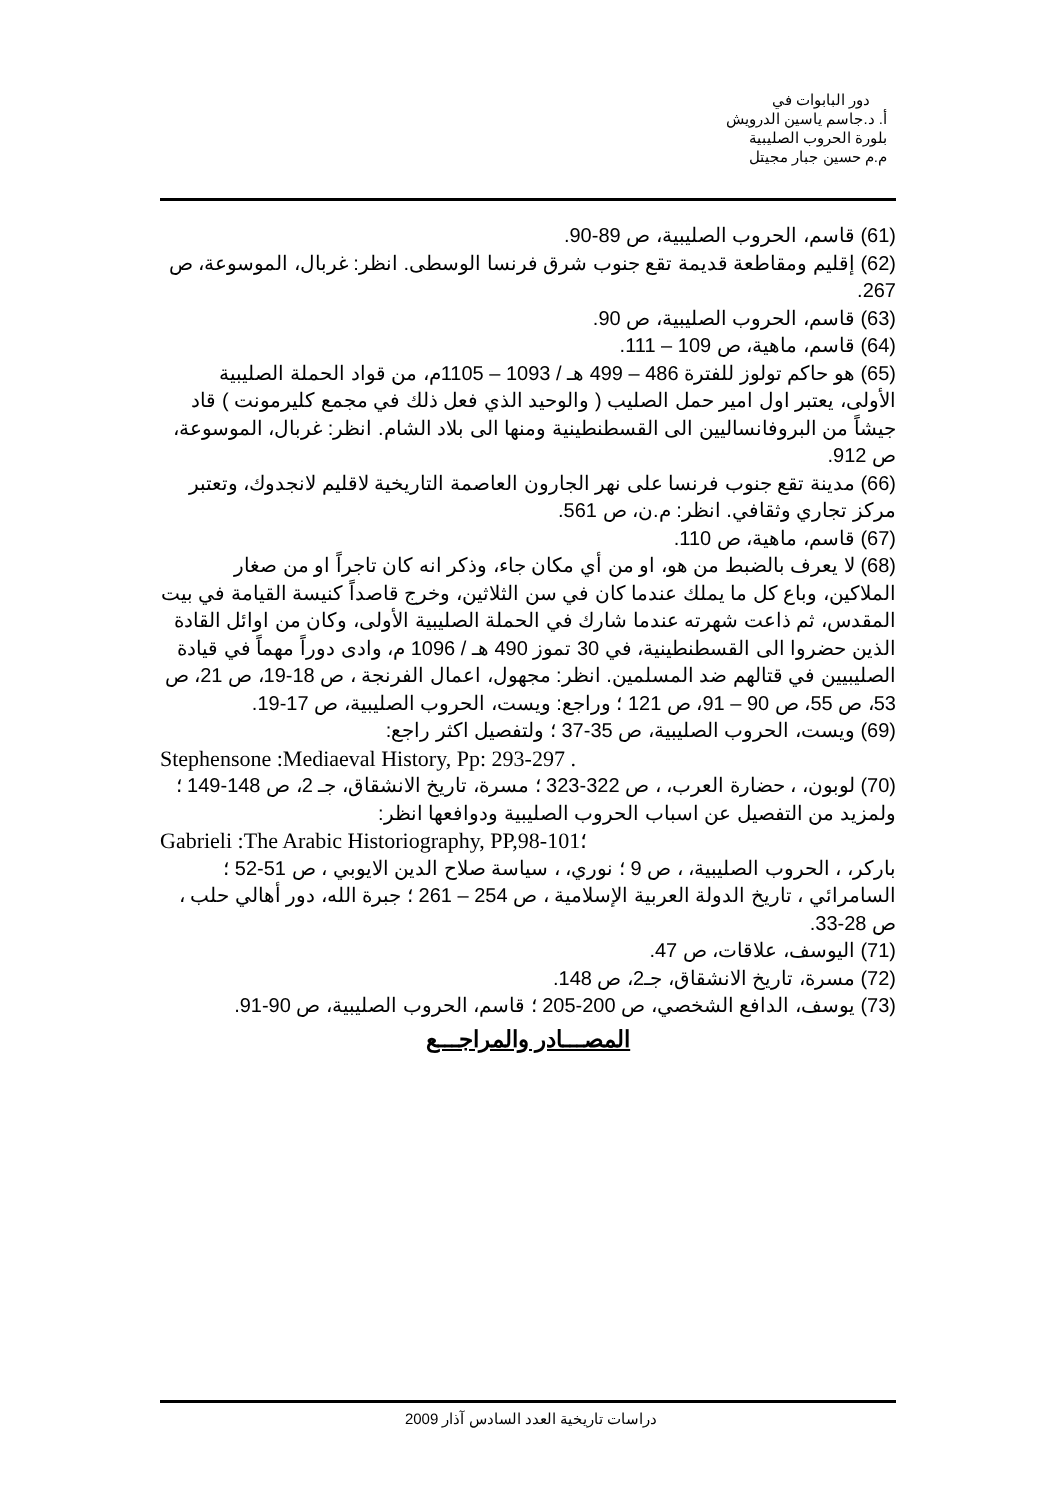دور البابوات في
أ. د.جاسم ياسين الدرويش
بلورة الحروب الصليبية
م.م حسين جبار مجيتل
(61) قاسم، الحروب الصليبية، ص 89-90.
(62) إقليم ومقاطعة قديمة تقع جنوب شرق فرنسا الوسطى. انظر: غربال، الموسوعة، ص 267.
(63) قاسم، الحروب الصليبية، ص 90.
(64) قاسم، ماهية، ص 109 – 111.
(65) هو حاكم تولوز للفترة 486 – 499 هـ / 1093 – 1105م، من قواد الحملة الصليبية الأولى، يعتبر اول امير حمل الصليب ( والوحيد الذي فعل ذلك في مجمع كليرمونت ) قاد جيشاً من البروفانساليين الى القسطنطينية ومنها الى بلاد الشام. انظر: غربال، الموسوعة، ص 912.
(66) مدينة تقع جنوب فرنسا على نهر الجارون العاصمة التاريخية لاقليم لانجدوك، وتعتبر مركز تجاري وثقافي. انظر: م.ن، ص 561.
(67) قاسم، ماهية، ص 110.
(68) لا يعرف بالضبط من هو، او من أي مكان جاء، وذكر انه كان تاجراً او من صغار الملاكين، وباع كل ما يملك عندما كان في سن الثلاثين، وخرج قاصداً كنيسة القيامة في بيت المقدس، ثم ذاعت شهرته عندما شارك في الحملة الصليبية الأولى، وكان من اوائل القادة الذين حضروا الى القسطنطينية، في 30 تموز 490 هـ / 1096 م، وادى دوراً مهماً في قيادة الصليبيين في قتالهم ضد المسلمين. انظر: مجهول، اعمال الفرنجة ، ص 18-19، ص 21، ص 53، ص 55، ص 90 – 91، ص 121 ؛ وراجع: ويست، الحروب الصليبية، ص 17-19.
(69) ويست، الحروب الصليبية، ص 35-37 ؛ ولتفصيل اكثر راجع:
Stephensone :Mediaeval History, Pp: 293-297 .
(70) لوبون، ، حضارة العرب، ، ص 322-323 ؛ مسرة، تاريخ الانشقاق، جـ 2، ص 148-149 ؛ ولمزيد من التفصيل عن اسباب الحروب الصليبية ودوافعها انظر:
Gabrieli :The Arabic Historiography, PP,98-101؛
باركر، ، الحروب الصليبية، ، ص 9 ؛ نوري، ، سياسة صلاح الدين الايوبي ، ص 51-52 ؛ السامرائي ، تاريخ الدولة العربية الإسلامية ، ص 254 – 261 ؛ جبرة الله، دور أهالي حلب ، ص 28-33.
(71) اليوسف، علاقات، ص 47.
(72) مسرة، تاريخ الانشقاق، جـ2، ص 148.
(73) يوسف، الدافع الشخصي، ص 200-205 ؛ قاسم، الحروب الصليبية، ص 90-91.
المصـــادر والمراجـــع
دراسات تاريخية العدد السادس آذار 2009